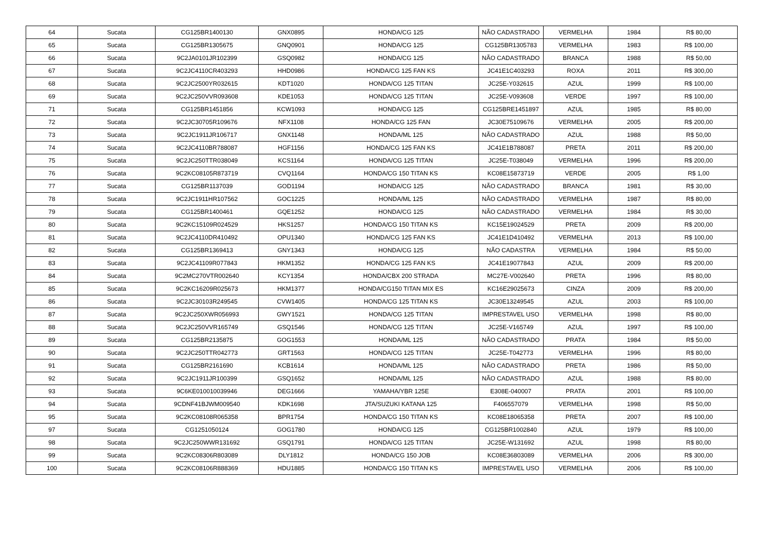| 64 | Sucata | CG125BR1400130 | GNX0895 | HONDA/CG 125 | NÃO CADASTRADO | VERMELHA | 1984 | R$ 80,00 |
| 65 | Sucata | CG125BR1305675 | GNQ0901 | HONDA/CG 125 | CG125BR1305783 | VERMELHA | 1983 | R$ 100,00 |
| 66 | Sucata | 9C2JA0101JR102399 | GSQ0982 | HONDA/CG 125 | NÃO CADASTRADO | BRANCA | 1988 | R$ 50,00 |
| 67 | Sucata | 9C2JC4110CR403293 | HHD0986 | HONDA/CG 125 FAN KS | JC41E1C403293 | ROXA | 2011 | R$ 300,00 |
| 68 | Sucata | 9C2JC2500YR032615 | KDT1020 | HONDA/CG 125 TITAN | JC25E-Y032615 | AZUL | 1999 | R$ 100,00 |
| 69 | Sucata | 9C2JC250VVR093608 | KDE1053 | HONDA/CG 125 TITAN | JC25E-V093608 | VERDE | 1997 | R$ 100,00 |
| 71 | Sucata | CG125BR1451856 | KCW1093 | HONDA/CG 125 | CG125BRE1451897 | AZUL | 1985 | R$ 80,00 |
| 72 | Sucata | 9C2JC30705R109676 | NFX1108 | HONDA/CG 125 FAN | JC30E75109676 | VERMELHA | 2005 | R$ 200,00 |
| 73 | Sucata | 9C2JC1911JR106717 | GNX1148 | HONDA/ML 125 | NÃO CADASTRADO | AZUL | 1988 | R$ 50,00 |
| 74 | Sucata | 9C2JC4110BR788087 | HGF1156 | HONDA/CG 125 FAN KS | JC41E1B788087 | PRETA | 2011 | R$ 200,00 |
| 75 | Sucata | 9C2JC250TTR038049 | KCS1164 | HONDA/CG 125 TITAN | JC25E-T038049 | VERMELHA | 1996 | R$ 200,00 |
| 76 | Sucata | 9C2KC08105R873719 | CVQ1164 | HONDA/CG 150 TITAN KS | KC08E15873719 | VERDE | 2005 | R$ 1,00 |
| 77 | Sucata | CG125BR1137039 | GOD1194 | HONDA/CG 125 | NÃO CADASTRADO | BRANCA | 1981 | R$ 30,00 |
| 78 | Sucata | 9C2JC1911HR107562 | GOC1225 | HONDA/ML 125 | NÃO CADASTRADO | VERMELHA | 1987 | R$ 80,00 |
| 79 | Sucata | CG125BR1400461 | GQE1252 | HONDA/CG 125 | NÃO CADASTRADO | VERMELHA | 1984 | R$ 30,00 |
| 80 | Sucata | 9C2KC15109R024529 | HKS1257 | HONDA/CG 150 TITAN KS | KC15E19024529 | PRETA | 2009 | R$ 200,00 |
| 81 | Sucata | 9C2JC4110DR410492 | OPU1340 | HONDA/CG 125 FAN KS | JC41E1D410492 | VERMELHA | 2013 | R$ 100,00 |
| 82 | Sucata | CG125BR1369413 | GNY1343 | HONDA/CG 125 | NÃO CADASTRA | VERMELHA | 1984 | R$ 50,00 |
| 83 | Sucata | 9C2JC41109R077843 | HKM1352 | HONDA/CG 125 FAN KS | JC41E19077843 | AZUL | 2009 | R$ 200,00 |
| 84 | Sucata | 9C2MC270VTR002640 | KCY1354 | HONDA/CBX 200 STRADA | MC27E-V002640 | PRETA | 1996 | R$ 80,00 |
| 85 | Sucata | 9C2KC16209R025673 | HKM1377 | HONDA/CG150 TITAN MIX ES | KC16E29025673 | CINZA | 2009 | R$ 200,00 |
| 86 | Sucata | 9C2JC30103R249545 | CVW1405 | HONDA/CG 125 TITAN KS | JC30E13249545 | AZUL | 2003 | R$ 100,00 |
| 87 | Sucata | 9C2JC250XWR056993 | GWY1521 | HONDA/CG 125 TITAN | IMPRESTAVEL USO | VERMELHA | 1998 | R$ 80,00 |
| 88 | Sucata | 9C2JC250VVR165749 | GSQ1546 | HONDA/CG 125 TITAN | JC25E-V165749 | AZUL | 1997 | R$ 100,00 |
| 89 | Sucata | CG125BR2135875 | GOG1553 | HONDA/ML 125 | NÃO CADASTRADO | PRATA | 1984 | R$ 50,00 |
| 90 | Sucata | 9C2JC250TTR042773 | GRT1563 | HONDA/CG 125 TITAN | JC25E-T042773 | VERMELHA | 1996 | R$ 80,00 |
| 91 | Sucata | CG125BR2161690 | KCB1614 | HONDA/ML 125 | NÃO CADASTRADO | PRETA | 1986 | R$ 50,00 |
| 92 | Sucata | 9C2JC1911JR100399 | GSQ1652 | HONDA/ML 125 | NÃO CADASTRADO | AZUL | 1988 | R$ 80,00 |
| 93 | Sucata | 9C6KE010010039946 | DEG1666 | YAMAHA/YBR 125E | E308E-040007 | PRATA | 2001 | R$ 100,00 |
| 94 | Sucata | 9CDNF41BJWM009540 | KDK1698 | JTA/SUZUKI KATANA 125 | F406557079 | VERMELHA | 1998 | R$ 50,00 |
| 95 | Sucata | 9C2KC08108R065358 | BPR1754 | HONDA/CG 150 TITAN KS | KC08E18065358 | PRETA | 2007 | R$ 100,00 |
| 97 | Sucata | CG1251050124 | GOG1780 | HONDA/CG 125 | CG125BR1002840 | AZUL | 1979 | R$ 100,00 |
| 98 | Sucata | 9C2JC250WWR131692 | GSQ1791 | HONDA/CG 125 TITAN | JC25E-W131692 | AZUL | 1998 | R$ 80,00 |
| 99 | Sucata | 9C2KC08306R803089 | DLY1812 | HONDA/CG 150 JOB | KC08E36803089 | VERMELHA | 2006 | R$ 300,00 |
| 100 | Sucata | 9C2KC08106R888369 | HDU1885 | HONDA/CG 150 TITAN KS | IMPRESTAVEL USO | VERMELHA | 2006 | R$ 100,00 |